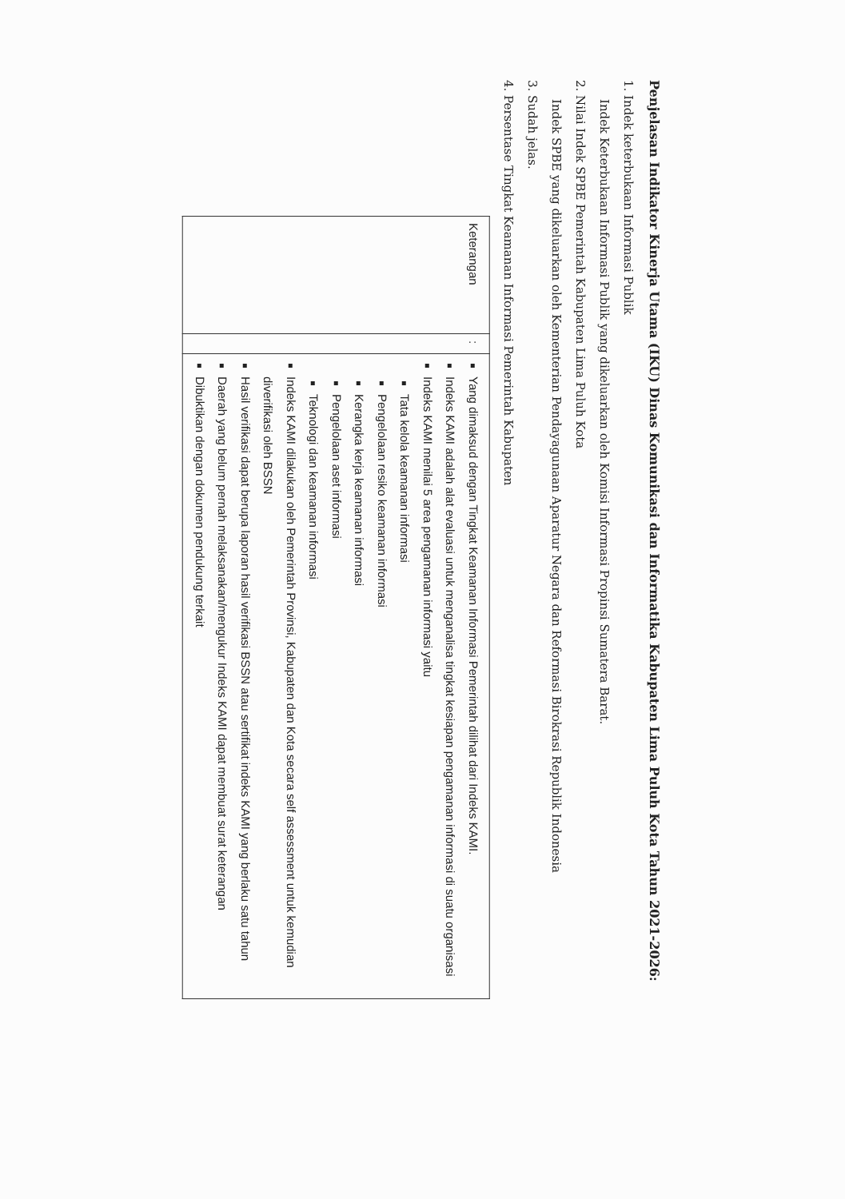Penjelasan Indikator Kinerja Utama (IKU) Dinas Komunikasi dan Informatika Kabupaten Lima Puluh Kota Tahun 2021-2026:
1. Indek keterbukaan Informasi Publik
Indek Keterbukaan Informasi Publik yang dikeluarkan oleh Komisi Informasi Propinsi Sumatera Barat.
2. Nilai Indek SPBE Pemerintah Kabupaten Lima Puluh Kota
Indek SPBE yang dikeluarkan oleh Kementerian Pendayagunaan Aparatur Negara dan Reformasi Birokrasi Republik Indonesia
3. Sudah jelas.
4. Persentase Tingkat Keamanan Informasi Pemerintah Kabupaten
| Keterangan | : | Yang dimaksud dengan Tingkat Keamanan Informasi Pemerintah dilihat dari Indeks KAMI. Indeks KAMI adalah alat evaluasi untuk menganalisa tingkat kesiapan pengamanan informasi di suatu organisasi Indeks KAMI menilai 5 area pengamanan informasi yaitu Tata kelola keamanan informasi Pengelolaan resiko keamanan informasi Kerangka kerja keamanan informasi Pengelolaan aset informasi Teknologi dan keamanan informasi Indeks KAMI dilakukan oleh Pemerintah Provinsi, Kabupaten dan Kota secara self assessment untuk kemudian diverifikasi oleh BSSN Hasil verifikasi dapat berupa laporan hasil verifikasi BSSN atau sertifikat indeks KAMI yang berlaku satu tahun Daerah yang belum pernah melaksanakan/mengukur Indeks KAMI dapat membuat surat keterangan Dibuktikan dengan dokumen pendukung terkait |